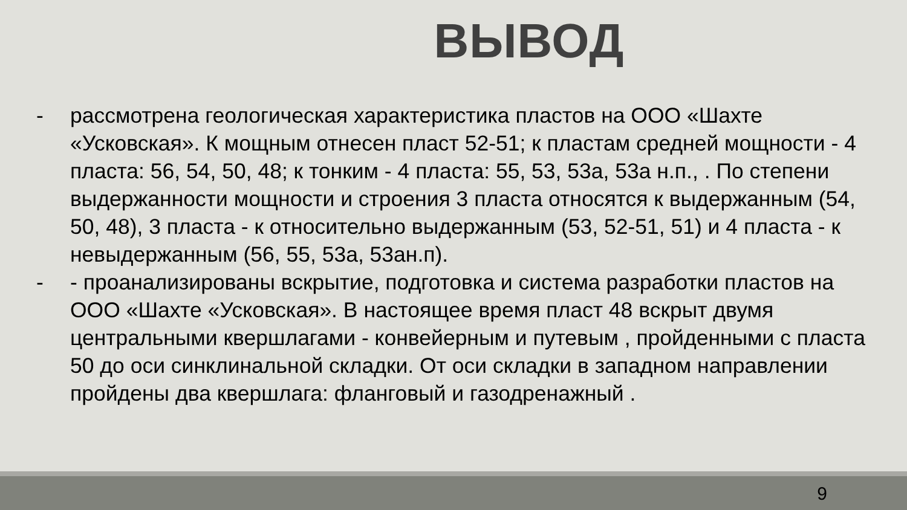ВЫВОД
- рассмотрена геологическая характеристика пластов на ООО «Шахте «Усковская». К мощным отнесен пласт 52-51; к пластам средней мощности - 4 пласта: 56, 54, 50, 48; к тонким - 4 пласта: 55, 53, 53а, 53а н.п., . По степени выдержанности мощности и строения 3 пласта относятся к выдержанным (54, 50, 48), 3 пласта - к относительно выдержанным (53, 52-51, 51) и 4 пласта - к невыдержанным (56, 55, 53а, 53ан.п).
- - проанализированы вскрытие, подготовка и система разработки пластов на ООО «Шахте «Усковская». В настоящее время пласт 48 вскрыт двумя центральными квершлагами - конвейерным и путевым , пройденными с пласта 50 до оси синклинальной складки. От оси складки в западном направлении пройдены два квершлага: фланговый и газодренажный .
9